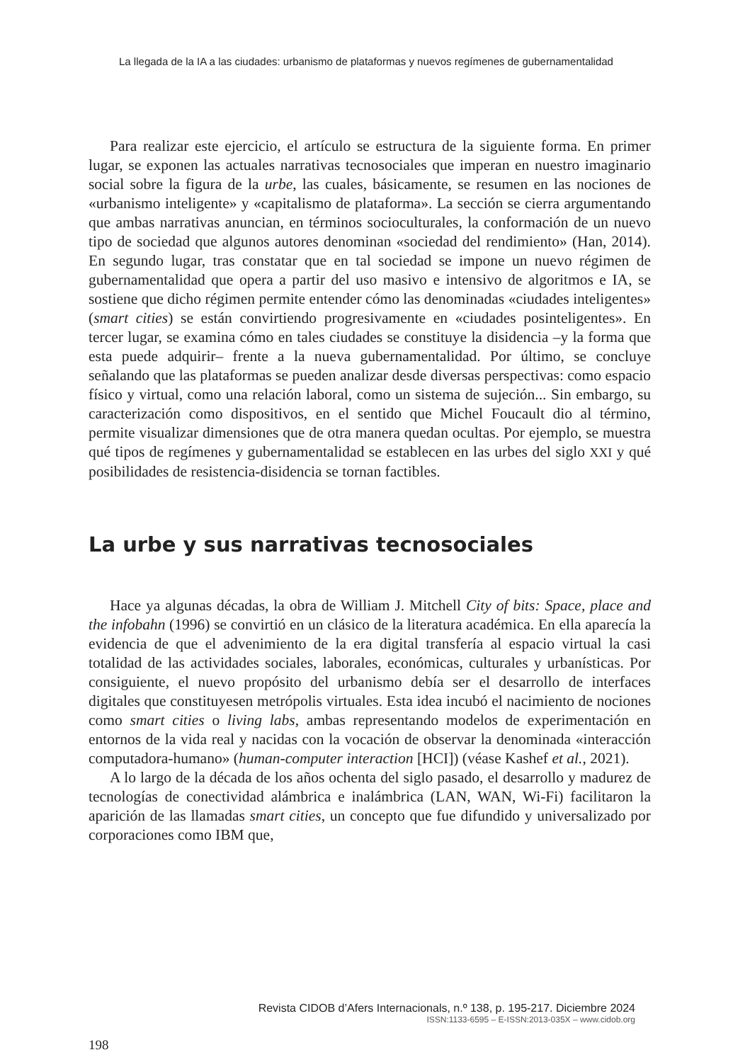La llegada de la IA a las ciudades: urbanismo de plataformas y nuevos regímenes de gubernamentalidad
Para realizar este ejercicio, el artículo se estructura de la siguiente forma. En primer lugar, se exponen las actuales narrativas tecnosociales que imperan en nuestro imaginario social sobre la figura de la urbe, las cuales, básicamente, se resumen en las nociones de «urbanismo inteligente» y «capitalismo de plataforma». La sección se cierra argumentando que ambas narrativas anuncian, en términos socioculturales, la conformación de un nuevo tipo de sociedad que algunos autores denominan «sociedad del rendimiento» (Han, 2014). En segundo lugar, tras constatar que en tal sociedad se impone un nuevo régimen de gubernamentalidad que opera a partir del uso masivo e intensivo de algoritmos e IA, se sostiene que dicho régimen permite entender cómo las denominadas «ciudades inteligentes» (smart cities) se están convirtiendo progresivamente en «ciudades posinteligentes». En tercer lugar, se examina cómo en tales ciudades se constituye la disidencia –y la forma que esta puede adquirir– frente a la nueva gubernamentalidad. Por último, se concluye señalando que las plataformas se pueden analizar desde diversas perspectivas: como espacio físico y virtual, como una relación laboral, como un sistema de sujeción... Sin embargo, su caracterización como dispositivos, en el sentido que Michel Foucault dio al término, permite visualizar dimensiones que de otra manera quedan ocultas. Por ejemplo, se muestra qué tipos de regímenes y gubernamentalidad se establecen en las urbes del siglo XXI y qué posibilidades de resistencia-disidencia se tornan factibles.
La urbe y sus narrativas tecnosociales
Hace ya algunas décadas, la obra de William J. Mitchell City of bits: Space, place and the infobahn (1996) se convirtió en un clásico de la literatura académica. En ella aparecía la evidencia de que el advenimiento de la era digital transfería al espacio virtual la casi totalidad de las actividades sociales, laborales, económicas, culturales y urbanísticas. Por consiguiente, el nuevo propósito del urbanismo debía ser el desarrollo de interfaces digitales que constituyesen metrópolis virtuales. Esta idea incubó el nacimiento de nociones como smart cities o living labs, ambas representando modelos de experimentación en entornos de la vida real y nacidas con la vocación de observar la denominada «interacción computadora-humano» (human-computer interaction [HCI]) (véase Kashef et al., 2021).
A lo largo de la década de los años ochenta del siglo pasado, el desarrollo y madurez de tecnologías de conectividad alámbrica e inalámbrica (LAN, WAN, Wi-Fi) facilitaron la aparición de las llamadas smart cities, un concepto que fue difundido y universalizado por corporaciones como IBM que,
Revista CIDOB d’Afers Internacionals, n.º 138, p. 195-217. Diciembre 2024
ISSN:1133-6595 – E-ISSN:2013-035X – www.cidob.org
198